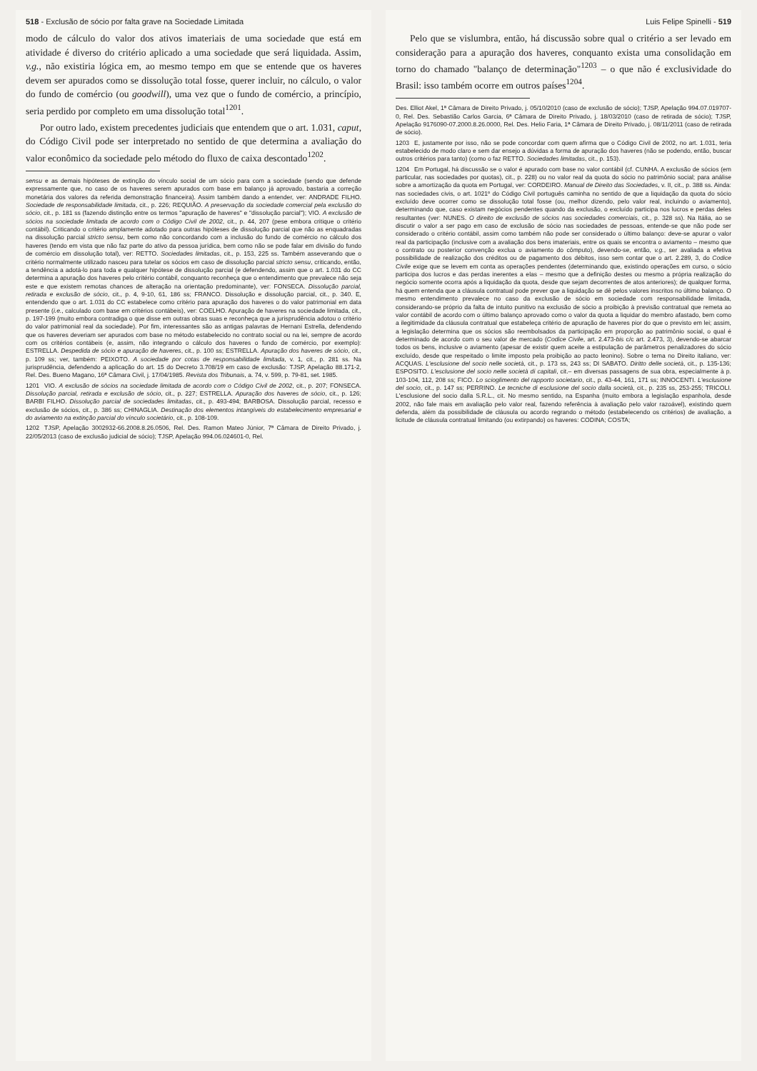518 - Exclusão de sócio por falta grave na Sociedade Limitada
modo de cálculo do valor dos ativos imateriais de uma sociedade que está em atividade é diverso do critério aplicado a uma sociedade que será liquidada. Assim, v.g., não existiria lógica em, ao mesmo tempo em que se entende que os haveres devem ser apurados como se dissolução total fosse, querer incluir, no cálculo, o valor do fundo de comércio (ou goodwill), uma vez que o fundo de comércio, a princípio, seria perdido por completo em uma dissolução total<sup>1201</sup>.
Por outro lado, existem precedentes judiciais que entendem que o art. 1.031, caput, do Código Civil pode ser interpretado no sentido de que determina a avaliação do valor econômico da sociedade pelo método do fluxo de caixa descontado<sup>1202</sup>.
sensu e as demais hipóteses de extinção do vínculo social de um sócio para com a sociedade (sendo que defende expressamente que, no caso de os haveres serem apurados com base em balanço já aprovado, bastaria a correção monetária dos valores da referida demonstração financeira). Assim também dando a entender, ver: ANDRADE FILHO. Sociedade de responsabilidade limitada, cit., p. 226; REQUIÃO. A preservação da sociedade comercial pela exclusão do sócio, cit., p. 181 ss (fazendo distinção entre os termos "apuração de haveres" e "dissolução parcial"); VIO. A exclusão de sócios na sociedade limitada de acordo com o Código Civil de 2002, cit., p. 44, 207 (pese embora critique o critério contábil). Criticando o critério amplamente adotado para outras hipóteses de dissolução parcial que não as enquadradas na dissolução parcial stricto sensu, bem como não concordando com a inclusão do fundo de comércio no cálculo dos haveres (tendo em vista que não faz parte do ativo da pessoa jurídica, bem como não se pode falar em divisão do fundo de comércio em dissolução total), ver: RETTO. Sociedades limitadas, cit., p. 153, 225 ss. Também asseverando que o critério normalmente utilizado nasceu para tutelar os sócios em caso de dissolução parcial stricto sensu, criticando, então, a tendência a adotá-lo para toda e qualquer hipótese de dissolução parcial (e defendendo, assim que o art. 1.031 do CC determina a apuração dos haveres pelo critério contábil, conquanto reconheça que o entendimento que prevalece não seja este e que existem remotas chances de alteração na orientação predominante), ver: FONSECA. Dissolução parcial, retirada e exclusão de sócio, cit., p. 4, 9-10, 61, 186 ss; FRANCO. Dissolução e dissolução parcial, cit., p. 340. E, entendendo que o art. 1.031 do CC estabelece como critério para apuração dos haveres o do valor patrimonial em data presente (i.e., calculado com base em critérios contábeis), ver: COELHO. Apuração de haveres na sociedade limitada, cit., p. 197-199 (muito embora contradiga o que disse em outras obras suas e reconheça que a jurisprudência adotou o critério do valor patrimonial real da sociedade). Por fim, interessantes são as antigas palavras de Hernani Estrella, defendendo que os haveres deveriam ser apurados com base no método estabelecido no contrato social ou na lei, sempre de acordo com os critérios contábeis (e, assim, não integrando o cálculo dos haveres o fundo de comércio, por exemplo): ESTRELLA. Despedida de sócio e apuração de haveres, cit., p. 100 ss; ESTRELLA. Apuração dos haveres de sócio, cit., p. 109 ss; ver, também: PEIXOTO. A sociedade por cotas de responsabilidade limitada, v. 1, cit., p. 281 ss. Na jurisprudência, defendendo a aplicação do art. 15 do Decreto 3.708/19 em caso de exclusão: TJSP, Apelação 88.171-2, Rel. Des. Bueno Magano, 16ª Câmara Civil, j. 17/04/1985. Revista dos Tribunais, a. 74, v. 599, p. 79-81, set. 1985.
1201 VIO. A exclusão de sócios na sociedade limitada de acordo com o Código Civil de 2002, cit., p. 207; FONSECA. Dissolução parcial, retirada e exclusão de sócio, cit., p. 227; ESTRELLA. Apuração dos haveres de sócio, cit., p. 126; BARBI FILHO. Dissolução parcial de sociedades limitadas, cit., p. 493-494; BARBOSA. Dissolução parcial, recesso e exclusão de sócios, cit., p. 386 ss; CHINAGLIA. Destinação dos elementos intangíveis do estabelecimento empresarial e do aviamento na extinção parcial do vínculo societário, cit., p. 108-109.
1202 TJSP, Apelação 3002932-66.2008.8.26.0506, Rel. Des. Ramon Mateo Júnior, 7ª Câmara de Direito Privado, j. 22/05/2013 (caso de exclusão judicial de sócio); TJSP, Apelação 994.06.024601-0, Rel.
Luis Felipe Spinelli - 519
Pelo que se vislumbra, então, há discussão sobre qual o critério a ser levado em consideração para a apuração dos haveres, conquanto exista uma consolidação em torno do chamado "balanço de determinação"<sup>1203</sup> – o que não é exclusividade do Brasil: isso também ocorre em outros países<sup>1204</sup>.
Des. Elliot Akel, 1ª Câmara de Direito Privado, j. 05/10/2010 (caso de exclusão de sócio); TJSP, Apelação 994.07.019707-0, Rel. Des. Sebastião Carlos Garcia, 6ª Câmara de Direito Privado, j. 18/03/2010 (caso de retirada de sócio); TJSP, Apelação 9176090-07.2000.8.26.0000, Rel. Des. Helio Faria, 1ª Câmara de Direito Privado, j. 08/11/2011 (caso de retirada de sócio).
1203 E, justamente por isso, não se pode concordar com quem afirma que o Código Civil de 2002, no art. 1.031, teria estabelecido de modo claro e sem dar ensejo a dúvidas a forma de apuração dos haveres (não se podendo, então, buscar outros critérios para tanto) (como o faz RETTO. Sociedades limitadas, cit., p. 153).
1204 Em Portugal, há discussão se o valor é apurado com base no valor contábil (cf. CUNHA. A exclusão de sócios (em particular, nas sociedades por quotas), cit., p. 228) ou no valor real da quota do sócio no patrimônio social; para análise sobre a amortização da quota em Portugal, ver: CORDEIRO. Manual de Direito das Sociedades, v. II, cit., p. 388 ss. Ainda: nas sociedades civis, o art. 1021º do Código Civil português caminha no sentido de que a liquidação da quota do sócio excluído deve ocorrer como se dissolução total fosse (ou, melhor dizendo, pelo valor real, incluindo o aviamento), determinando que, caso existam negócios pendentes quando da exclusão, o excluído participa nos lucros e perdas deles resultantes (ver: NUNES. O direito de exclusão de sócios nas sociedades comerciais, cit., p. 328 ss). Na Itália, ao se discutir o valor a ser pago em caso de exclusão de sócio nas sociedades de pessoas, entende-se que não pode ser considerado o critério contábil, assim como também não pode ser considerado o último balanço: deve-se apurar o valor real da participação (inclusive com a avaliação dos bens imateriais, entre os quais se encontra o aviamento – mesmo que o contrato ou posterior convenção exclua o aviamento do cômputo), devendo-se, então, v.g., ser avaliada a efetiva possibilidade de realização dos créditos ou de pagamento dos débitos, isso sem contar que o art. 2.289, 3, do Codice Civile exige que se levem em conta as operações pendentes (determinando que, existindo operações em curso, o sócio participa dos lucros e das perdas inerentes a elas – mesmo que a definição destes ou mesmo a própria realização do negócio somente ocorra após a liquidação da quota, desde que sejam decorrentes de atos anteriores); de qualquer forma, há quem entenda que a cláusula contratual pode prever que a liquidação se dê pelos valores inscritos no último balanço. O mesmo entendimento prevalece no caso da exclusão de sócio em sociedade com responsabilidade limitada, considerando-se próprio da falta de intuito punitivo na exclusão de sócio a proibição à previsão contratual que remeta ao valor contábil de acordo com o último balanço aprovado como o valor da quota a liquidar do membro afastado, bem como a ilegitimidade da cláusula contratual que estabeleça critério de apuração de haveres pior do que o previsto em lei; assim, a legislação determina que os sócios são reembolsados da participação em proporção ao patrimônio social, o qual é determinado de acordo com o seu valor de mercado (Codice Civile, art. 2.473-bis c/c art. 2.473, 3), devendo-se abarcar todos os bens, inclusive o aviamento (apesar de existir quem aceite a estipulação de parâmetros penalizadores do sócio excluído, desde que respeitado o limite imposto pela proibição ao pacto leonino). Sobre o tema no Direito italiano, ver: ACQUAS. L'esclusione del socio nelle società, cit., p. 173 ss, 243 ss; DI SABATO. Diritto delle società, cit., p. 135-136; ESPOSITO. L'esclusione del socio nelle società di capitali, cit.– em diversas passagens de sua obra, especialmente à p. 103-104, 112, 208 ss; FICO. Lo scioglimento del rapporto societario, cit., p. 43-44, 161, 171 ss; INNOCENTI. L'esclusione del socio, cit., p. 147 ss; PERRINO. Le tecniche di esclusione del socio dalla società, cit., p. 235 ss, 253-255; TRICOLI. L'esclusione del socio dalla S.R.L., cit. No mesmo sentido, na Espanha (muito embora a legislação espanhola, desde 2002, não fale mais em avaliação pelo valor real, fazendo referência à avaliação pelo valor razoável), existindo quem defenda, além da possibilidade de cláusula ou acordo regrando o método (estabelecendo os critérios) de avaliação, a licitude de cláusula contratual limitando (ou extirpando) os haveres: CODINA; COSTA;